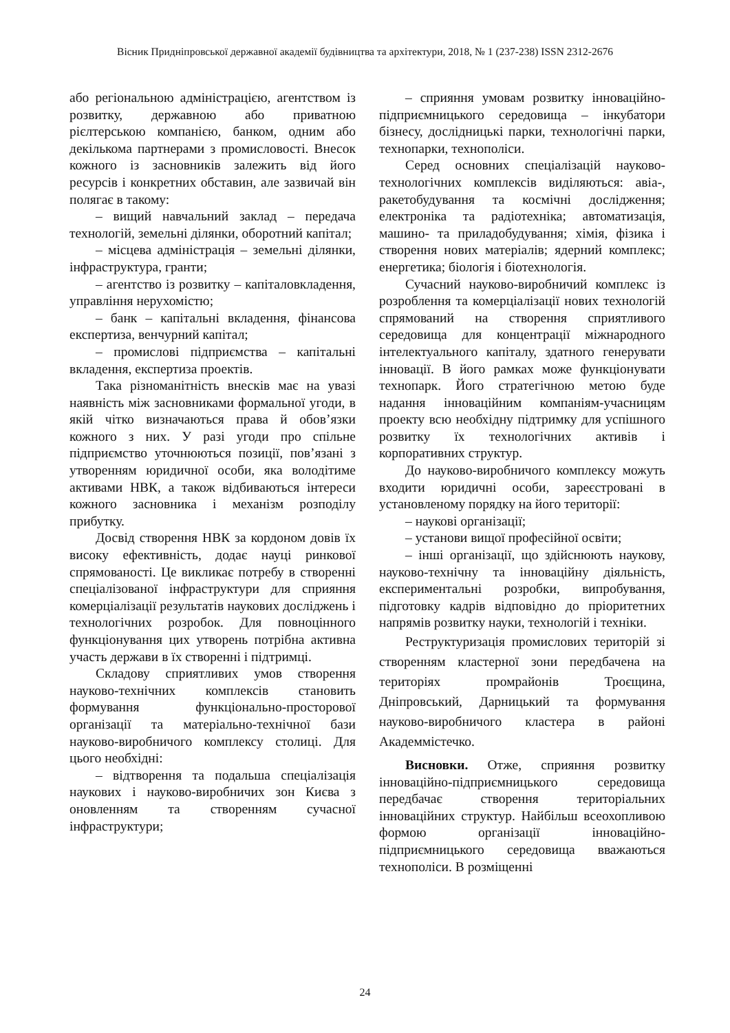Вісник Придніпровської державної академії будівництва та архітектури, 2018, № 1 (237-238) ISSN 2312-2676
або регіональною адміністрацією, агентством із розвитку, державною або приватною рієлтерською компанією, банком, одним або декількома партнерами з промисловості. Внесок кожного із засновників залежить від його ресурсів і конкретних обставин, але зазвичай він полягає в такому:
– вищий навчальний заклад – передача технологій, земельні ділянки, оборотний капітал;
– місцева адміністрація – земельні ділянки, інфраструктура, гранти;
– агентство із розвитку – капіталовкладення, управління нерухомістю;
– банк – капітальні вкладення, фінансова експертиза, венчурний капітал;
– промислові підприємства – капітальні вкладення, експертиза проектів.
Така різноманітність внесків має на увазі наявність між засновниками формальної угоди, в якій чітко визначаються права й обов’язки кожного з них. У разі угоди про спільне підприємство уточнюються позиції, пов’язані з утворенням юридичної особи, яка володітиме активами НВК, а також відбиваються інтереси кожного засновника і механізм розподілу прибутку.
Досвід створення НВК за кордоном довів їх високу ефективність, додає науці ринкової спрямованості. Це викликає потребу в створенні спеціалізованої інфраструктури для сприяння комерціалізації результатів наукових досліджень і технологічних розробок. Для повноцінного функціонування цих утворень потрібна активна участь держави в їх створенні і підтримці.
Складову сприятливих умов створення науково-технічних комплексів становить формування функціонально-просторової організації та матеріально-технічної бази науково-виробничого комплексу столиці. Для цього необхідні:
– відтворення та подальша спеціалізація наукових і науково-виробничих зон Києва з оновленням та створенням сучасної інфраструктури;
– сприяння умовам розвитку інноваційно-підприємницького середовища – інкубатори бізнесу, дослідницькі парки, технологічні парки, технопарки, технополіси.
Серед основних спеціалізацій науково-технологічних комплексів виділяються: авіа-, ракетобудування та космічні дослідження; електроніка та радіотехніка; автоматизація, машино- та приладобудування; хімія, фізика і створення нових матеріалів; ядерний комплекс; енергетика; біологія і біотехнологія.
Сучасний науково-виробничий комплекс із розроблення та комерціалізації нових технологій спрямований на створення сприятливого середовища для концентрації міжнародного інтелектуального капіталу, здатного генерувати інновації. В його рамках може функціонувати технопарк. Його стратегічною метою буде надання інноваційним компаніям-учасницям проекту всю необхідну підтримку для успішного розвитку їх технологічних активів і корпоративних структур.
До науково-виробничого комплексу можуть входити юридичні особи, зареєстровані в установленому порядку на його території:
– наукові організації;
– установи вищої професійної освіти;
– інші організації, що здійснюють наукову, науково-технічну та інноваційну діяльність, експериментальні розробки, випробування, підготовку кадрів відповідно до пріоритетних напрямів розвитку науки, технологій і техніки.
Реструктуризація промислових територій зі створенням кластерної зони передбачена на територіях промрайонів Троєщина, Дніпровський, Дарницький та формування науково-виробничого кластера в районі Академмістечко.
Висновки. Отже, сприяння розвитку інноваційно-підприємницького середовища передбачає створення територіальних інноваційних структур. Найбільш всеохопливою формою організації інноваційно-підприємницького середовища вважаються технополіси. В розміщенні
24